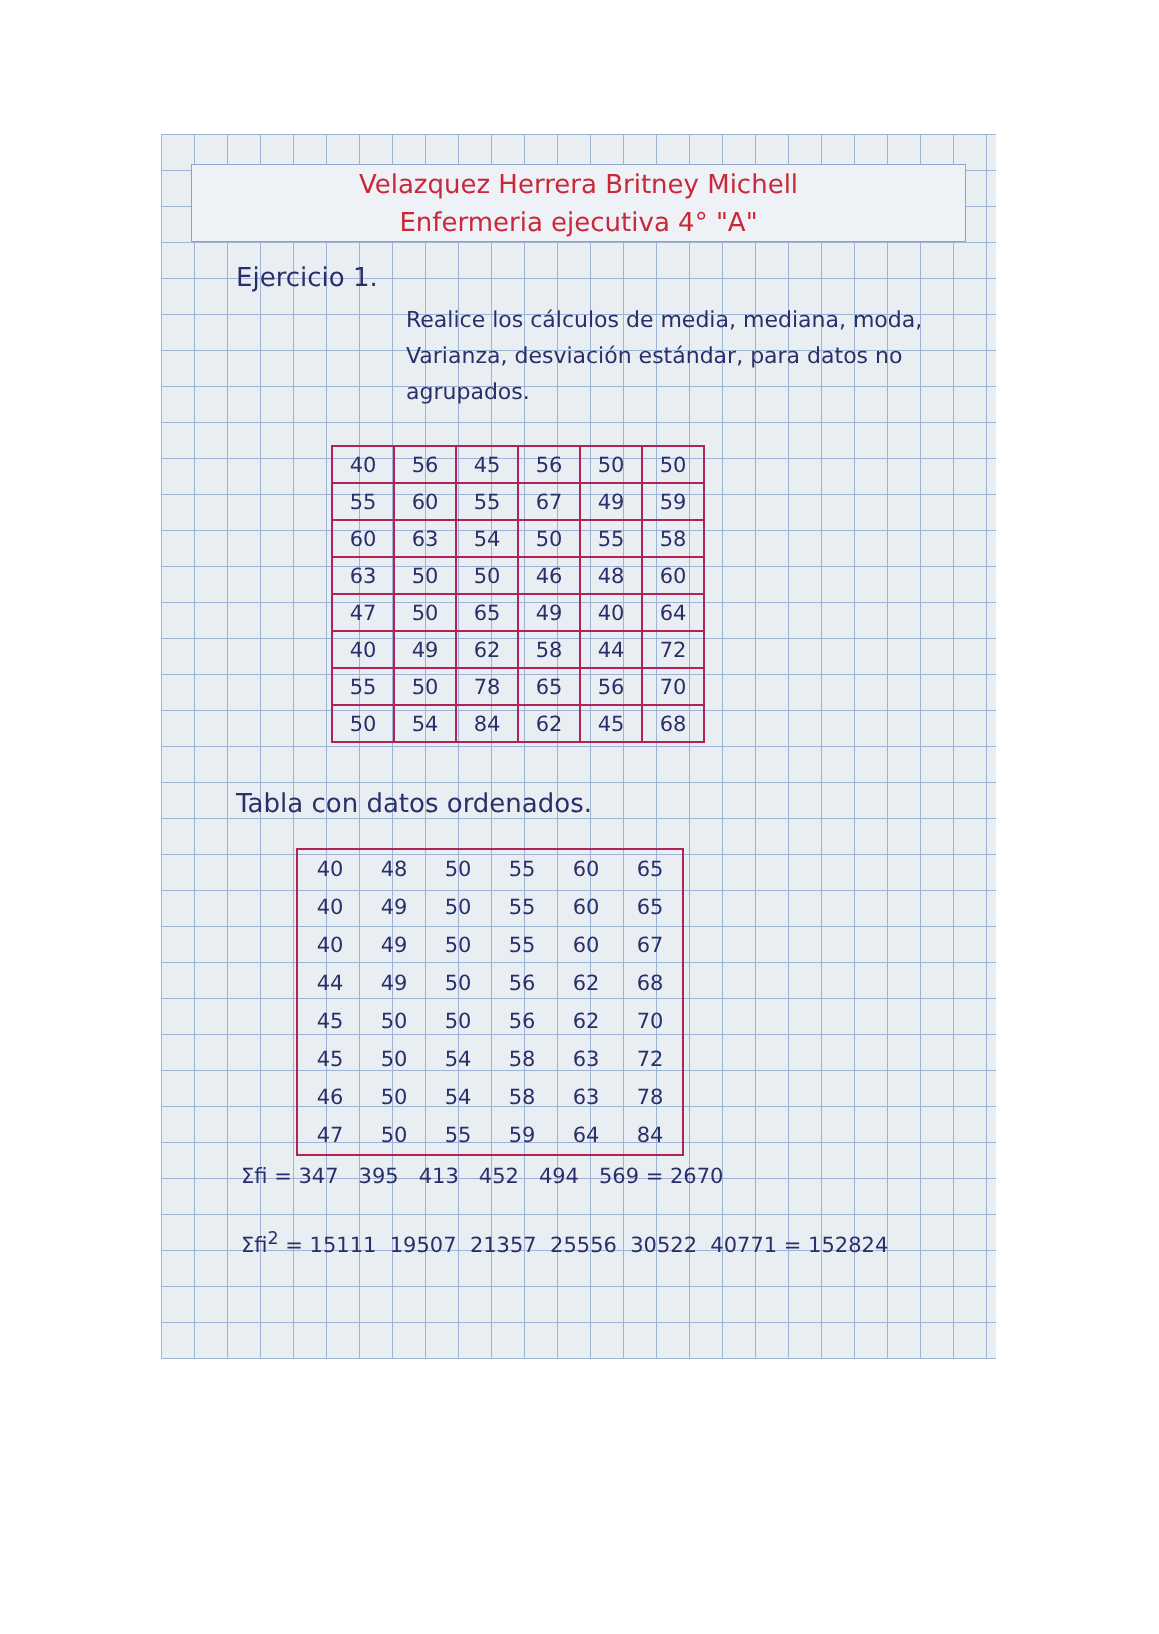Velazquez Herrera Britney Michell
Enfermeria ejecutiva 4° "A"
Ejercicio 1.
Realice los cálculos de media, mediana, moda, Varianza, desviación estándar, para datos no agrupados.
| 40 | 56 | 45 | 56 | 50 | 50 |
| 55 | 60 | 55 | 67 | 49 | 59 |
| 60 | 63 | 54 | 50 | 55 | 58 |
| 63 | 50 | 50 | 46 | 48 | 60 |
| 47 | 50 | 65 | 49 | 40 | 64 |
| 40 | 49 | 62 | 58 | 44 | 72 |
| 55 | 50 | 78 | 65 | 56 | 70 |
| 50 | 54 | 84 | 62 | 45 | 68 |
Tabla con datos ordenados.
| 40 | 48 | 50 | 55 | 60 | 65 |
| 40 | 49 | 50 | 55 | 60 | 65 |
| 40 | 49 | 50 | 55 | 60 | 67 |
| 44 | 49 | 50 | 56 | 62 | 68 |
| 45 | 50 | 50 | 56 | 62 | 70 |
| 45 | 50 | 54 | 58 | 63 | 72 |
| 46 | 50 | 54 | 58 | 63 | 78 |
| 47 | 50 | 55 | 59 | 64 | 84 |
Σfi = 347 395 413 452 494 569 = 2670
Σfi<sup>2</sup> = 15111 19507 21357 25556 30522 40771 = 152824